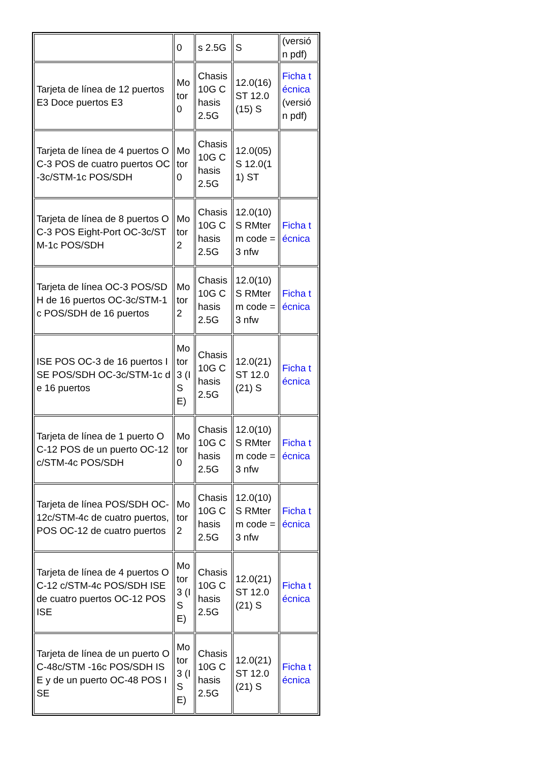| | 0 | s 2.5G | S | (versión pdf) |
| Tarjeta de línea de 12 puertos E3 Doce puertos E3 | Motor 0 | Chasis 10G Chasis 2.5G | 12.0(16) ST 12.0(15) S | Ficha técnica (versión pdf) |
| Tarjeta de línea de 4 puertos OC-3 POS de cuatro puertos OC-3c/STM-1c POS/SDH | Motor 0 | Chasis 10G Chasis 2.5G | 12.0(05) S 12.0(11) ST | |
| Tarjeta de línea de 8 puertos OC-3 POS Eight-Port OC-3c/STM-1c POS/SDH | Motor 2 | Chasis 10G Chasis 2.5G | 12.0(10) S RMterm code = 3 nfw | Ficha técnica |
| Tarjeta de línea OC-3 POS/SDH de 16 puertos OC-3c/STM-1c POS/SDH de 16 puertos | Motor 2 | Chasis 10G Chasis 2.5G | 12.0(10) S RMterm code = 3 nfw | Ficha técnica |
| ISE POS OC-3 de 16 puertos ISE POS/SDH OC-3c/STM-1c de 16 puertos | Motor 3 (ISE) | Chasis 10G Chasis 2.5G | 12.0(21) ST 12.0(21) S | Ficha técnica |
| Tarjeta de línea de 1 puerto OC-12 POS de un puerto OC-12c/STM-4c POS/SDH | Motor 0 | Chasis 10G Chasis 2.5G | 12.0(10) S RMterm code = 3 nfw | Ficha técnica |
| Tarjeta de línea POS/SDH OC-12c/STM-4c de cuatro puertos, POS OC-12 de cuatro puertos | Motor 2 | Chasis 10G Chasis 2.5G | 12.0(10) S RMterm code = 3 nfw | Ficha técnica |
| Tarjeta de línea de 4 puertos OC-12 c/STM-4c POS/SDH ISE de cuatro puertos OC-12 POS ISE | Motor 3 (ISE) | Chasis 10G Chasis 2.5G | 12.0(21) ST 12.0(21) S | Ficha técnica |
| Tarjeta de línea de un puerto OC-48c/STM -16c POS/SDH ISE y de un puerto OC-48 POS ISE | Motor 3 (ISE) | Chasis 10G Chasis 2.5G | 12.0(21) ST 12.0(21) S | Ficha técnica |